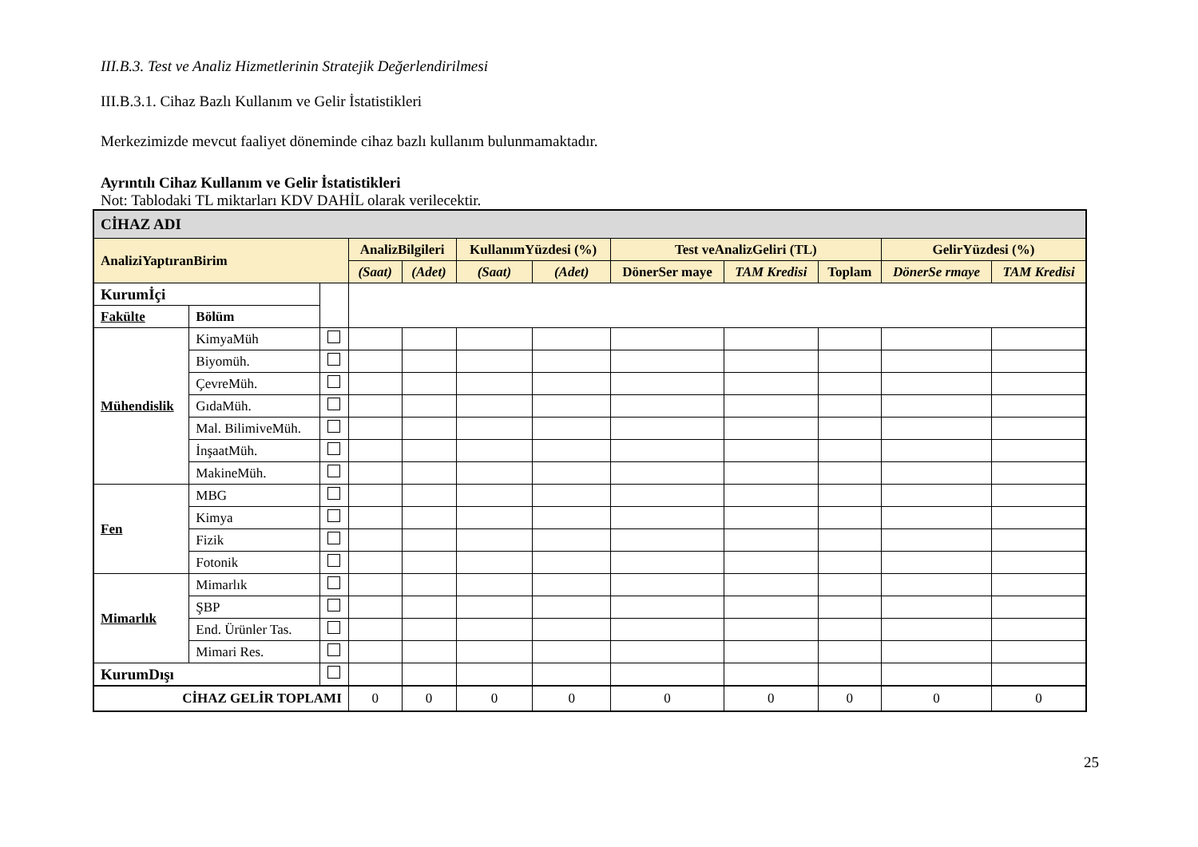III.B.3. Test ve Analiz Hizmetlerinin Stratejik Değerlendirilmesi
III.B.3.1. Cihaz Bazlı Kullanım ve Gelir İstatistikleri
Merkezimizde mevcut faaliyet döneminde cihaz bazlı kullanım bulunmamaktadır.
Ayrıntılı Cihaz Kullanım ve Gelir İstatistikleri
Not: Tablodaki TL miktarları KDV DAHİL olarak verilecektir.
| CİHAZ ADI | | | | | | | | | | | |
| AnaliziYaptıranBirim | | | AnalizBilgileri | | KullanımYüzdesi (%) | | Test veAnalizGeliri (TL) | | | GelirYüzdesi (%) | |
| | | | (Saat) | (Adet) | (Saat) | (Adet) | DönerSer maye | TAM Kredisi | Toplam | DönerSe rmaye | TAM Kredisi |
| Kurumİçi | | | | | | | | | | | |
| Fakülte | Bölüm | | | | | | | | | | |
| Mühendislik | KimyaMüh | | | | | | | | | | |
| | Biyomüh. | | | | | | | | | | |
| | ÇevreMüh. | | | | | | | | | | |
| | GıdaMüh. | | | | | | | | | | |
| | Mal. BilimiveMüh. | | | | | | | | | | |
| | İnşaatMüh. | | | | | | | | | | |
| | MakineMüh. | | | | | | | | | | |
| Fen | MBG | | | | | | | | | | |
| | Kimya | | | | | | | | | | |
| | Fizik | | | | | | | | | | |
| | Fotonik | | | | | | | | | | |
| Mimarlık | Mimarlık | | | | | | | | | | |
| | ŞBP | | | | | | | | | | |
| | End. Ürünler Tas. | | | | | | | | | | |
| | Mimari Res. | | | | | | | | | | |
| KurumDışı | | | | | | | | | | | |
| CİHAZ GELİR TOPLAMI | | | 0 | 0 | 0 | 0 | 0 | 0 | 0 | 0 | 0 |
25